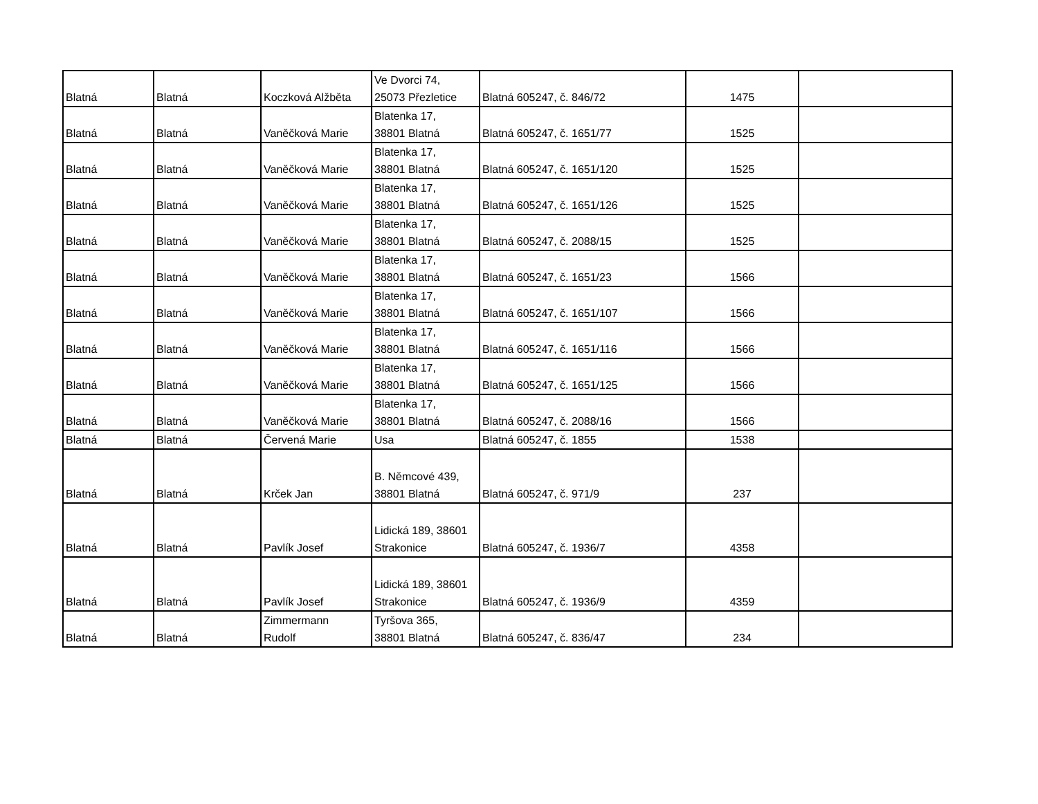| Blatná | Blatná | Koczková Alžběta | Ve Dvorci 74, 25073 Přezletice | Blatná 605247, č. 846/72 | 1475 | |
| Blatná | Blatná | Vaněčková Marie | Blatenka 17, 38801 Blatná | Blatná 605247, č. 1651/77 | 1525 | |
| Blatná | Blatná | Vaněčková Marie | Blatenka 17, 38801 Blatná | Blatná 605247, č. 1651/120 | 1525 | |
| Blatná | Blatná | Vaněčková Marie | Blatenka 17, 38801 Blatná | Blatná 605247, č. 1651/126 | 1525 | |
| Blatná | Blatná | Vaněčková Marie | Blatenka 17, 38801 Blatná | Blatná 605247, č. 2088/15 | 1525 | |
| Blatná | Blatná | Vaněčková Marie | Blatenka 17, 38801 Blatná | Blatná 605247, č. 1651/23 | 1566 | |
| Blatná | Blatná | Vaněčková Marie | Blatenka 17, 38801 Blatná | Blatná 605247, č. 1651/107 | 1566 | |
| Blatná | Blatná | Vaněčková Marie | Blatenka 17, 38801 Blatná | Blatná 605247, č. 1651/116 | 1566 | |
| Blatná | Blatná | Vaněčková Marie | Blatenka 17, 38801 Blatná | Blatná 605247, č. 1651/125 | 1566 | |
| Blatná | Blatná | Vaněčková Marie | Blatenka 17, 38801 Blatná | Blatná 605247, č. 2088/16 | 1566 | |
| Blatná | Blatná | Červená Marie | Usa | Blatná 605247, č. 1855 | 1538 | |
| Blatná | Blatná | Krček Jan | B. Němcové 439, 38801 Blatná | Blatná 605247, č. 971/9 | 237 | |
| Blatná | Blatná | Pavlík Josef | Lidická 189, 38601 Strakonice | Blatná 605247, č. 1936/7 | 4358 | |
| Blatná | Blatná | Pavlík Josef | Lidická 189, 38601 Strakonice | Blatná 605247, č. 1936/9 | 4359 | |
| Blatná | Blatná | Zimmermann Rudolf | Tyršova 365, 38801 Blatná | Blatná 605247, č. 836/47 | 234 | |